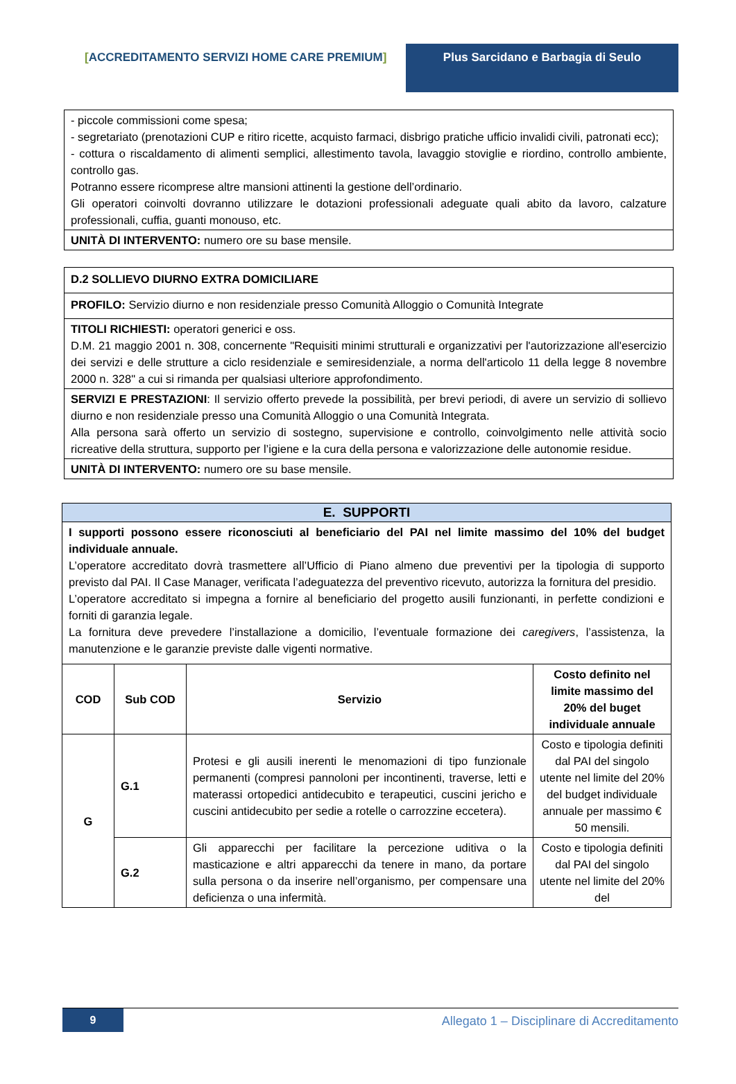[ACCREDITAMENTO SERVIZI HOME CARE PREMIUM] Plus Sarcidano e Barbagia di Seulo
| - piccole commissioni come spesa; - segretariato (prenotazioni CUP e ritiro ricette, acquisto farmaci, disbrigo pratiche ufficio invalidi civili, patronati ecc); - cottura o riscaldamento di alimenti semplici, allestimento tavola, lavaggio stoviglie e riordino, controllo ambiente, controllo gas. Potranno essere ricomprese altre mansioni attinenti la gestione dell’ordinario. Gli operatori coinvolti dovranno utilizzare le dotazioni professionali adeguate quali abito da lavoro, calzature professionali, cuffia, guanti monouso, etc. |
| UNITÀ DI INTERVENTO: numero ore su base mensile. |
| D.2 SOLLIEVO DIURNO EXTRA DOMICILIARE |
| PROFILO: Servizio diurno e non residenziale presso Comunità Alloggio o Comunità Integrate |
| TITOLI RICHIESTI: operatori generici e oss. D.M. 21 maggio 2001 n. 308, concernente "Requisiti minimi strutturali e organizzativi per l'autorizzazione all'esercizio dei servizi e delle strutture a ciclo residenziale e semiresidenziale, a norma dell'articolo 11 della legge 8 novembre 2000 n. 328" a cui si rimanda per qualsiasi ulteriore approfondimento. |
| SERVIZI E PRESTAZIONI : Il servizio offerto prevede la possibilità, per brevi periodi, di avere un servizio di sollievo diurno e non residenziale presso una Comunità Alloggio o una Comunità Integrata. Alla persona sarà offerto un servizio di sostegno, supervisione e controllo, coinvolgimento nelle attività socio ricreative della struttura, supporto per l’igiene e la cura della persona e valorizzazione delle autonomie residue. |
| UNITÀ DI INTERVENTO: numero ore su base mensile. |
| E. SUPPORTI | | | |
| I supporti possono essere riconosciuti al beneficiario del PAI nel limite massimo del 10% del budget individuale annuale. L’operatore accreditato dovrà trasmettere all’Ufficio di Piano almeno due preventivi per la tipologia di supporto previsto dal PAI. Il Case Manager, verificata l’adeguatezza del preventivo ricevuto, autorizza la fornitura del presidio. L’operatore accreditato si impegna a fornire al beneficiario del progetto ausili funzionanti, in perfette condizioni e forniti di garanzia legale. La fornitura deve prevedere l’installazione a domicilio, l’eventuale formazione dei caregivers , l’assistenza, la manutenzione e le garanzie previste dalle vigenti normative. | | | |
| COD | Sub COD | Servizio | Costo definito nel limite massimo del 20% del buget individuale annuale |
| G | G.1 | Protesi e gli ausili inerenti le menomazioni di tipo funzionale permanenti (compresi pannoloni per incontinenti, traverse, letti e materassi ortopedici antidecubito e terapeutici, cuscini jericho e cuscini antidecubito per sedie a rotelle o carrozzine eccetera). | Costo e tipologia definiti dal PAI del singolo utente nel limite del 20% del budget individuale annuale per massimo € 50 mensili. |
| | G.2 | Gli apparecchi per facilitare la percezione uditiva o la masticazione e altri apparecchi da tenere in mano, da portare sulla persona o da inserire nell’organismo, per compensare una deficienza o una infermità. | Costo e tipologia definiti dal PAI del singolo utente nel limite del 20% del |
9
Allegato 1 – Disciplinare di Accreditamento